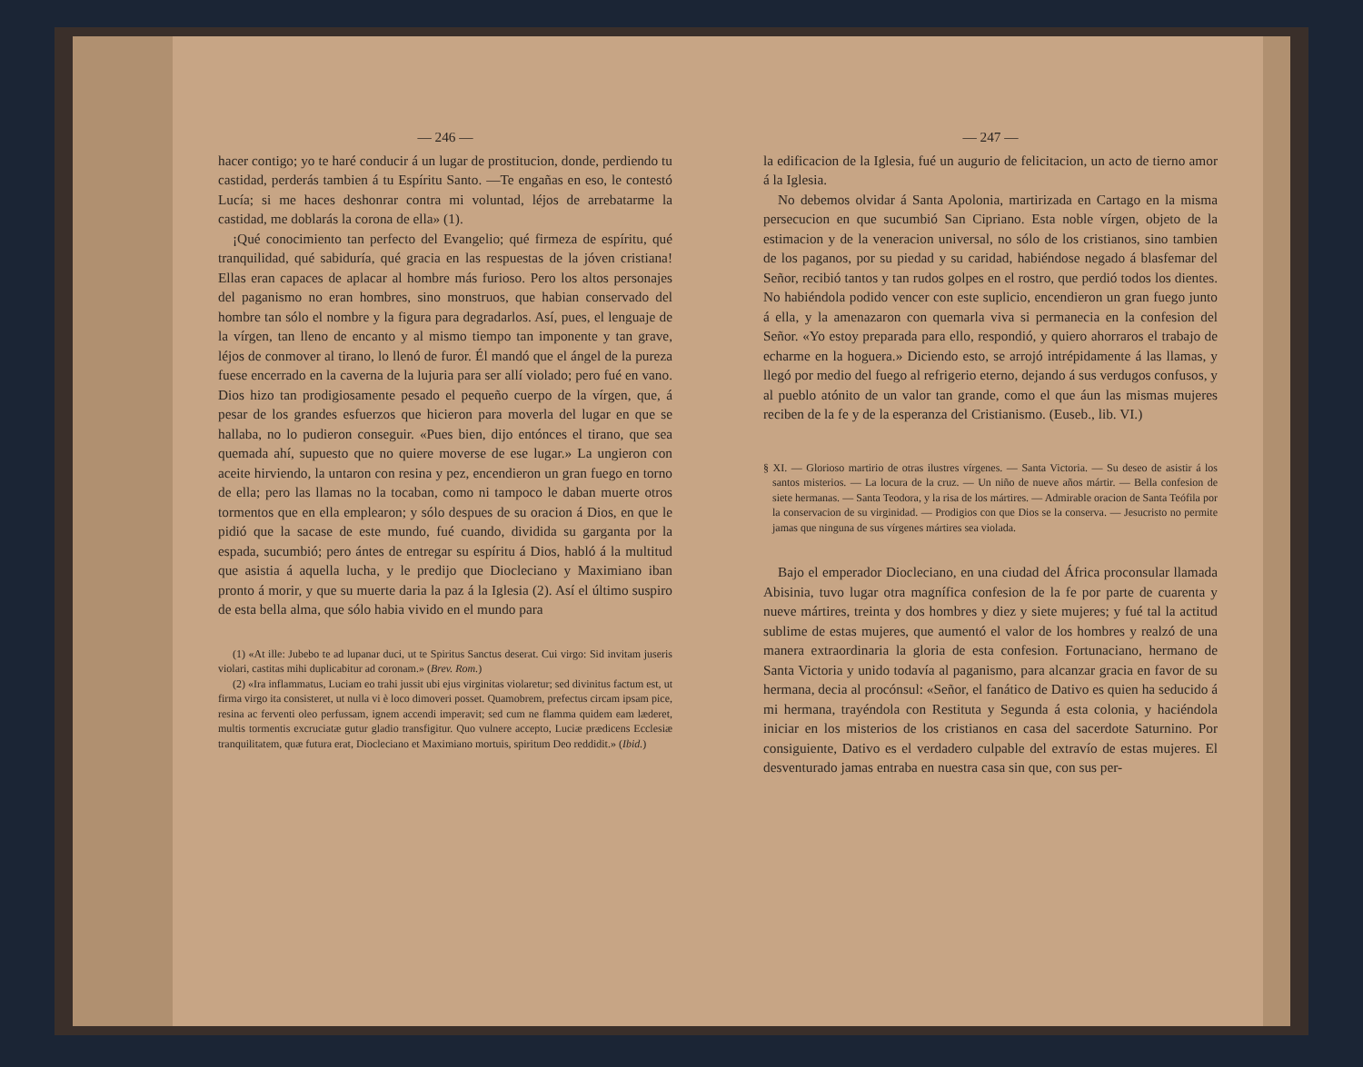— 246 —
hacer contigo; yo te haré conducir á un lugar de prostitucion, donde, perdiendo tu castidad, perderás tambien á tu Espíritu Santo. —Te engañas en eso, le contestó Lucía; si me haces deshonrar contra mi voluntad, léjos de arrebatarme la castidad, me doblarás la corona de ella» (1).
¡Qué conocimiento tan perfecto del Evangelio; qué firmeza de espíritu, qué tranquilidad, qué sabiduría, qué gracia en las respuestas de la jóven cristiana! Ellas eran capaces de aplacar al hombre más furioso. Pero los altos personajes del paganismo no eran hombres, sino monstruos, que habian conservado del hombre tan sólo el nombre y la figura para degradarlos. Así, pues, el lenguaje de la vírgen, tan lleno de encanto y al mismo tiempo tan imponente y tan grave, léjos de conmover al tirano, lo llenó de furor. Él mandó que el ángel de la pureza fuese encerrado en la caverna de la lujuria para ser allí violado; pero fué en vano. Dios hizo tan prodigiosamente pesado el pequeño cuerpo de la vírgen, que, á pesar de los grandes esfuerzos que hicieron para moverla del lugar en que se hallaba, no lo pudieron conseguir. «Pues bien, dijo entónces el tirano, que sea quemada ahí, supuesto que no quiere moverse de ese lugar.» La ungieron con aceite hirviendo, la untaron con resina y pez, encendieron un gran fuego en torno de ella; pero las llamas no la tocaban, como ni tampoco le daban muerte otros tormentos que en ella emplearon; y sólo despues de su oracion á Dios, en que le pidió que la sacase de este mundo, fué cuando, dividida su garganta por la espada, sucumbió; pero ántes de entregar su espíritu á Dios, habló á la multitud que asistia á aquella lucha, y le predijo que Diocleciano y Maximiano iban pronto á morir, y que su muerte daria la paz á la Iglesia (2). Así el último suspiro de esta bella alma, que sólo habia vivido en el mundo para
(1) «At ille: Jubebo te ad lupanar duci, ut te Spiritus Sanctus deserat. Cui virgo: Sid invitam juseris violari, castitas mihi duplicabitur ad coronam.» (Brev. Rom.)
(2) «Ira inflammatus, Luciam eo trahi jussit ubi ejus virginitas violaretur; sed divinitus factum est, ut firma virgo ita consisteret, ut nulla vi è loco dimoveri posset. Quamobrem, prefectus circam ipsam pice, resina ac ferventi oleo perfussam, ignem accendi imperavit; sed cum ne flamma quidem eam læderet, multis tormentis excruciatæ gutur gladio transfigitur. Quo vulnere accepto, Luciæ prædicens Ecclesiæ tranquilitatem, quæ futura erat, Diocleciano et Maximiano mortuis, spiritum Deo reddidit.» (Ibid.)
— 247 —
la edificacion de la Iglesia, fué un augurio de felicitacion, un acto de tierno amor á la Iglesia.
No debemos olvidar á Santa Apolonia, martirizada en Cartago en la misma persecucion en que sucumbió San Cipriano. Esta noble vírgen, objeto de la estimacion y de la veneracion universal, no sólo de los cristianos, sino tambien de los paganos, por su piedad y su caridad, habiéndose negado á blasfemar del Señor, recibió tantos y tan rudos golpes en el rostro, que perdió todos los dientes. No habiéndola podido vencer con este suplicio, encendieron un gran fuego junto á ella, y la amenazaron con quemarla viva si permanecia en la confesion del Señor. «Yo estoy preparada para ello, respondió, y quiero ahorraros el trabajo de echarme en la hoguera.» Diciendo esto, se arrojó intrépidamente á las llamas, y llegó por medio del fuego al refrigerio eterno, dejando á sus verdugos confusos, y al pueblo atónito de un valor tan grande, como el que áun las mismas mujeres reciben de la fe y de la esperanza del Cristianismo. (Euseb., lib. VI.)
§ XI. — Glorioso martirio de otras ilustres vírgenes. — Santa Victoria. — Su deseo de asistir á los santos misterios. — La locura de la cruz. — Un niño de nueve años mártir. — Bella confesion de siete hermanas. — Santa Teodora, y la risa de los mártires. — Admirable oracion de Santa Teófila por la conservacion de su virginidad. — Prodigios con que Dios se la conserva. — Jesucristo no permite jamas que ninguna de sus vírgenes mártires sea violada.
Bajo el emperador Diocleciano, en una ciudad del África proconsular llamada Abisinia, tuvo lugar otra magnífica confesion de la fe por parte de cuarenta y nueve mártires, treinta y dos hombres y diez y siete mujeres; y fué tal la actitud sublime de estas mujeres, que aumentó el valor de los hombres y realzó de una manera extraordinaria la gloria de esta confesion. Fortunaciano, hermano de Santa Victoria y unido todavía al paganismo, para alcanzar gracia en favor de su hermana, decia al procónsul: «Señor, el fanático de Dativo es quien ha seducido á mi hermana, trayéndola con Restituta y Segunda á esta colonia, y haciéndola iniciar en los misterios de los cristianos en casa del sacerdote Saturnino. Por consiguiente, Dativo es el verdadero culpable del extravío de estas mujeres. El desventurado jamas entraba en nuestra casa sin que, con sus per-